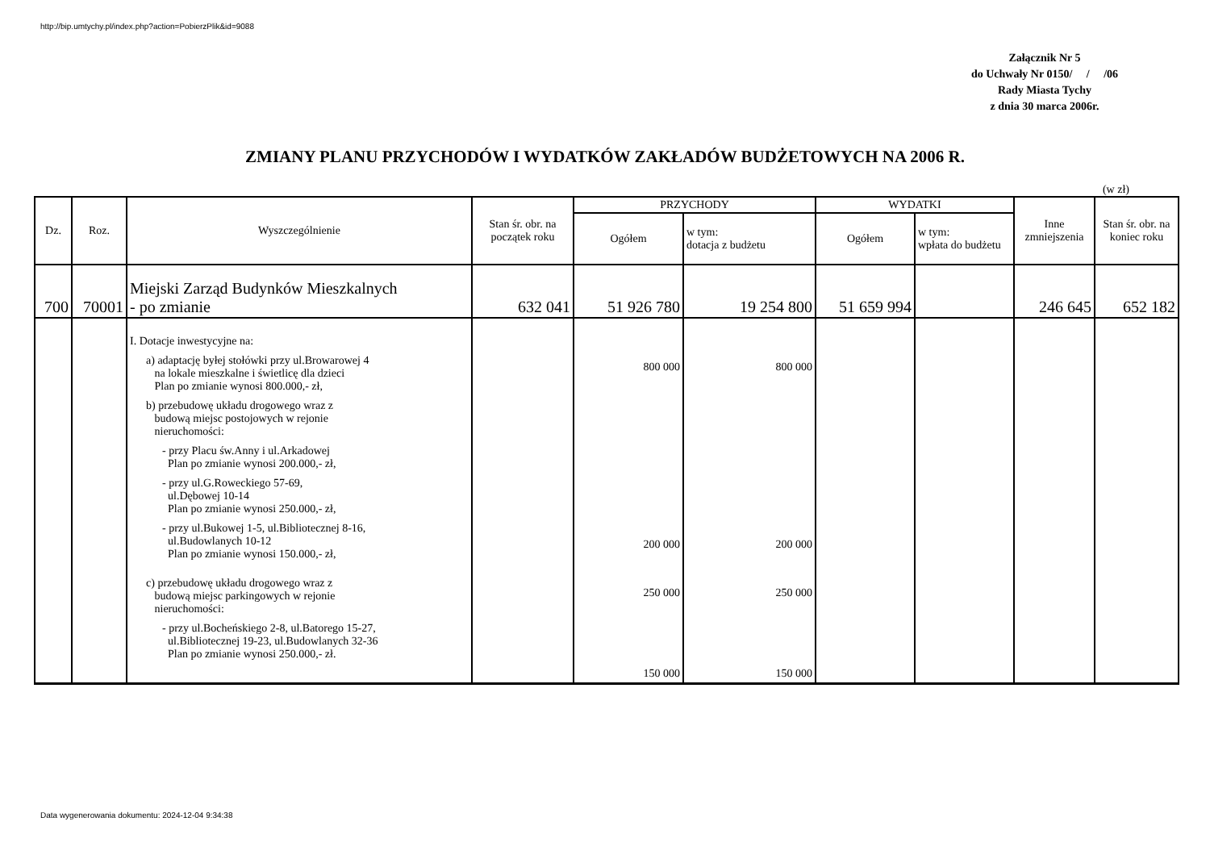http://bip.umtychy.pl/index.php?action=PobierzPlik&id=9088
Załącznik Nr 5
do Uchwały Nr 0150/ / /06
Rady Miasta Tychy
z dnia 30 marca 2006r.
ZMIANY PLANU PRZYCHODÓW I WYDATKÓW ZAKŁADÓW BUDŻETOWYCH NA 2006 R.
(w zł)
| Dz. | Roz. | Wyszczególnienie | Stan śr. obr. na początek roku | PRZYCHODY | | WYDATKI | | Inne zmniejszenia | Stan śr. obr. na koniec roku |
| --- | --- | --- | --- | --- | --- | --- | --- | --- | --- |
| | | | | Ogółem | w tym: dotacja z budżetu | Ogółem | w tym: wpłata do budżetu | | |
| 700 | 70001 | Miejski Zarząd Budynków Mieszkalnych - po zmianie | 632 041 | 51 926 780 | 19 254 800 | 51 659 994 | | 246 645 | 652 182 |
| | | I. Dotacje inwestycyjne na: a) adaptację byłej stołówki przy ul.Browarowej 4 na lokale mieszkalne i świetlicę dla dzieci Plan po zmianie wynosi 800.000,- zł, b) przebudowę układu drogowego wraz z budową miejsc postojowych w rejonie nieruchomości: - przy Placu św.Anny i ul.Arkadowej Plan po zmianie wynosi 200.000,- zł, - przy ul.G.Roweckiego 57-69, ul.Dębowej 10-14 Plan po zmianie wynosi 250.000,- zł, - przy ul.Bukowej 1-5, ul.Bibliotecznej 8-16, ul.Budowlanych 10-12 Plan po zmianie wynosi 150.000,- zł, c) przebudowę układu drogowego wraz z budową miejsc parkingowych w rejonie nieruchomości: - przy ul.Bocheńskiego 2-8, ul.Batorego 15-27, ul.Bibliotecznej 19-23, ul.Budowlanych 32-36 Plan po zmianie wynosi 250.000,- zł. | | 800 000 200 000 250 000 150 000 | 800 000 200 000 250 000 150 000 | | | | |
Data wygenerowania dokumentu: 2024-12-04 9:34:38